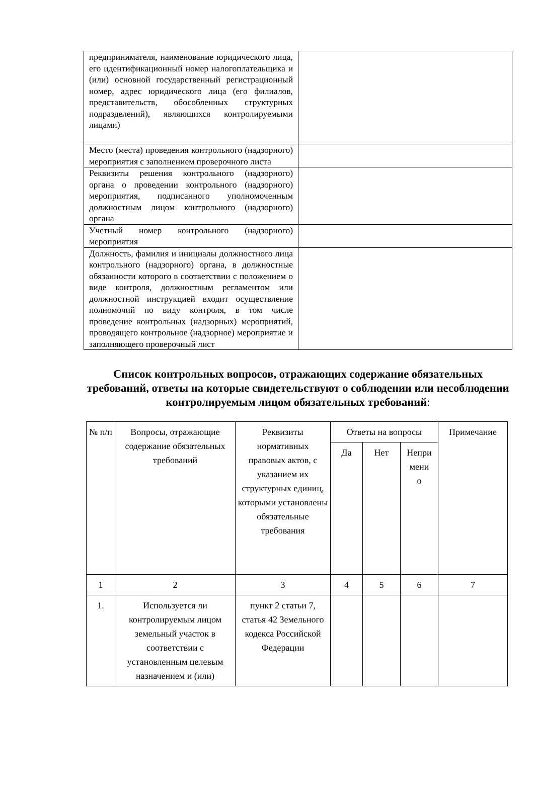| предпринимателя, наименование юридического лица, его идентификационный номер налогоплательщика и (или) основной государственный регистрационный номер, адрес юридического лица (его филиалов, представительств, обособленных структурных подразделений), являющихся контролируемыми лицами) | |
| Место (места) проведения контрольного (надзорного) мероприятия с заполнением проверочного листа | |
| Реквизиты решения контрольного (надзорного) органа о проведении контрольного (надзорного) мероприятия, подписанного уполномоченным должностным лицом контрольного (надзорного) органа | |
| Учетный номер контрольного (надзорного) мероприятия | |
| Должность, фамилия и инициалы должностного лица контрольного (надзорного) органа, в должностные обязанности которого в соответствии с положением о виде контроля, должностным регламентом или должностной инструкцией входит осуществление полномочий по виду контроля, в том числе проведение контрольных (надзорных) мероприятий, проводящего контрольное (надзорное) мероприятие и заполняющего проверочный лист | |
Список контрольных вопросов, отражающих содержание обязательных требований, ответы на которые свидетельствуют о соблюдении или несоблюдении контролируемым лицом обязательных требований:
| № п/п | Вопросы, отражающие содержание обязательных требований | Реквизиты нормативных правовых актов, с указанием их структурных единиц, которыми установлены обязательные требования | Ответы на вопросы | | | Примечание |
| --- | --- | --- | --- | --- | --- | --- |
| | | | Да | Нет | Непри мени о | |
| 1 | 2 | 3 | 4 | 5 | 6 | 7 |
| 1. | Используется ли контролируемым лицом земельный участок в соответствии с установленным целевым назначением и (или) | пункт 2 статьи 7, статья 42 Земельного кодекса Российской Федерации | | | | |